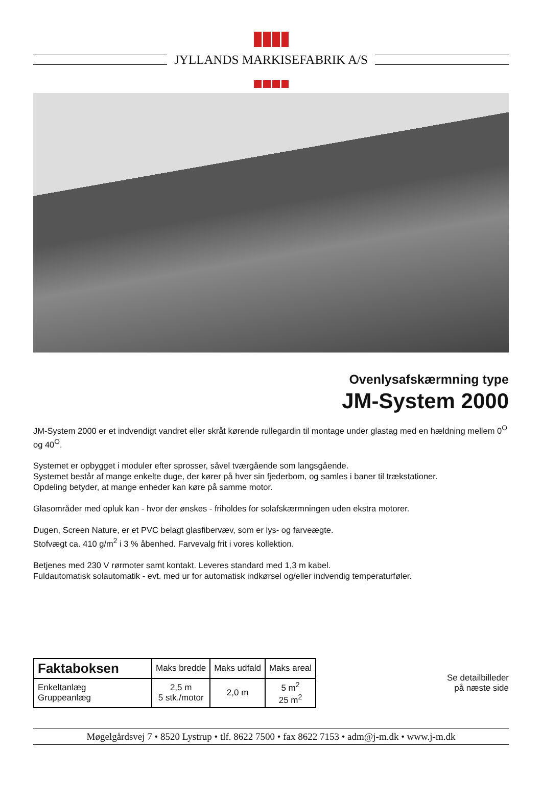JYLLANDS MARKISEFABRIK A/S
Ovenlysafskærmning type
JM-System 2000
JM-System 2000 er et indvendigt vandret eller skråt kørende rullegardin til montage under glastag med en hældning mellem 0<sup>O</sup> og 40<sup>O</sup>.
Systemet er opbygget i moduler efter sprosser, såvel tværgående som langsgående.
Systemet består af mange enkelte duge, der kører på hver sin fjederbom, og samles i baner til trækstationer.
Opdeling betyder, at mange enheder kan køre på samme motor.
Glasområder med opluk kan - hvor der ønskes - friholdes for solafskærmningen uden ekstra motorer.
Dugen, Screen Nature, er et PVC belagt glasfibervæv, som er lys- og farveægte.
Stofvægt ca. 410 g/m<sup>2</sup> i 3 % åbenhed. Farvevalg frit i vores kollektion.
Betjenes med 230 V rørmoter samt kontakt. Leveres standard med 1,3 m kabel.
Fuldautomatisk solautomatik - evt. med ur for automatisk indkørsel og/eller indvendig temperaturføler.
| Faktaboksen | Maks bredde | Maks udfald | Maks areal |
| --- | --- | --- | --- |
| Enkeltanlæg Gruppeanlæg | 2,5 m 5 stk./motor | 2,0 m | 5 m<sup>2</sup> 25 m<sup>2</sup> |
Se detailbilleder
på næste side
Møgelgårdsvej 7 • 8520 Lystrup • tlf. 8622 7500 • fax 8622 7153 • adm@j-m.dk • www.j-m.dk